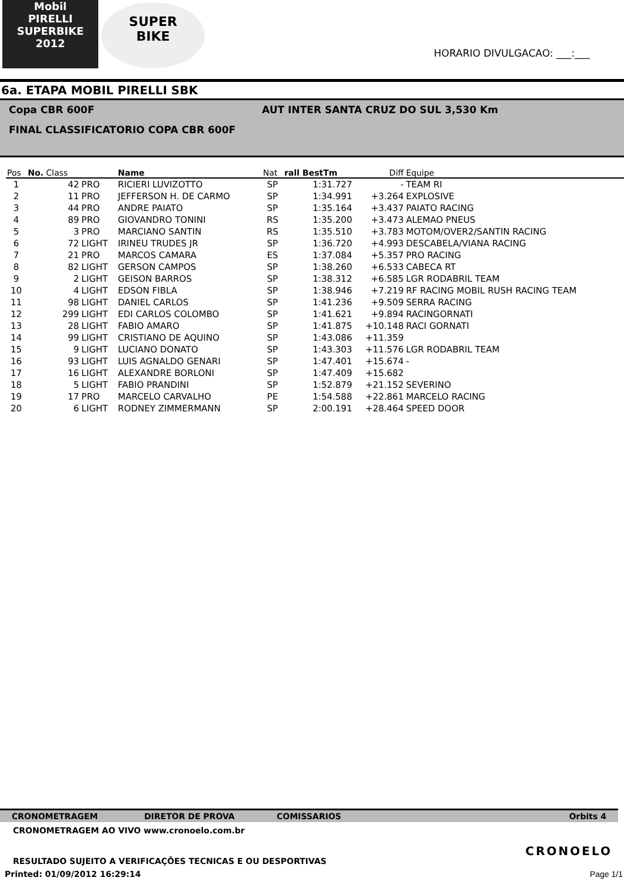Mobil
PIRELLI
SUPERBIKE
2012
SUPER
BIKE
HORARIO DIVULGACAO: ___:___
6a. ETAPA MOBIL PIRELLI SBK
Copa CBR 600F AUT INTER SANTA CRUZ DO SUL 3,530 Km
FINAL CLASSIFICATORIO COPA CBR 600F
| Pos | No. Class | | Name | Nat | rall BestTm | Diff | Equipe |
| --- | --- | --- | --- | --- | --- | --- | --- |
| 1 | 42 | PRO | RICIERI LUVIZOTTO | SP | 1:31.727 | - | TEAM RI |
| 2 | 11 | PRO | JEFFERSON H. DE CARMO | SP | 1:34.991 | +3.264 | EXPLOSIVE |
| 3 | 44 | PRO | ANDRE PAIATO | SP | 1:35.164 | +3.437 | PAIATO RACING |
| 4 | 89 | PRO | GIOVANDRO TONINI | RS | 1:35.200 | +3.473 | ALEMAO PNEUS |
| 5 | 3 | PRO | MARCIANO SANTIN | RS | 1:35.510 | +3.783 | MOTOM/OVER2/SANTIN RACING |
| 6 | 72 | LIGHT | IRINEU TRUDES JR | SP | 1:36.720 | +4.993 | DESCABELA/VIANA RACING |
| 7 | 21 | PRO | MARCOS CAMARA | ES | 1:37.084 | +5.357 | PRO RACING |
| 8 | 82 | LIGHT | GERSON CAMPOS | SP | 1:38.260 | +6.533 | CABECA RT |
| 9 | 2 | LIGHT | GEISON BARROS | SP | 1:38.312 | +6.585 | LGR RODABRIL TEAM |
| 10 | 4 | LIGHT | EDSON FIBLA | SP | 1:38.946 | +7.219 | RF RACING MOBIL RUSH RACING TEAM |
| 11 | 98 | LIGHT | DANIEL CARLOS | SP | 1:41.236 | +9.509 | SERRA RACING |
| 12 | 299 | LIGHT | EDI CARLOS COLOMBO | SP | 1:41.621 | +9.894 | RACINGORNATI |
| 13 | 28 | LIGHT | FABIO AMARO | SP | 1:41.875 | +10.148 | RACI GORNATI |
| 14 | 99 | LIGHT | CRISTIANO DE AQUINO | SP | 1:43.086 | +11.359 | |
| 15 | 9 | LIGHT | LUCIANO DONATO | SP | 1:43.303 | +11.576 | LGR RODABRIL TEAM |
| 16 | 93 | LIGHT | LUIS AGNALDO GENARI | SP | 1:47.401 | +15.674 | - |
| 17 | 16 | LIGHT | ALEXANDRE BORLONI | SP | 1:47.409 | +15.682 | |
| 18 | 5 | LIGHT | FABIO PRANDINI | SP | 1:52.879 | +21.152 | SEVERINO |
| 19 | 17 | PRO | MARCELO CARVALHO | PE | 1:54.588 | +22.861 | MARCELO RACING |
| 20 | 6 | LIGHT | RODNEY ZIMMERMANN | SP | 2:00.191 | +28.464 | SPEED DOOR |
CRONOMETRAGEM DIRETOR DE PROVA COMISSARIOS Orbits 4
CRONOMETRAGEM AO VIVO www.cronoelo.com.br
CRONOELO
RESULTADO SUJEITO A VERIFICAÇÕES TECNICAS E OU DESPORTIVAS
Printed: 01/09/2012 16:29:14 Page 1/1